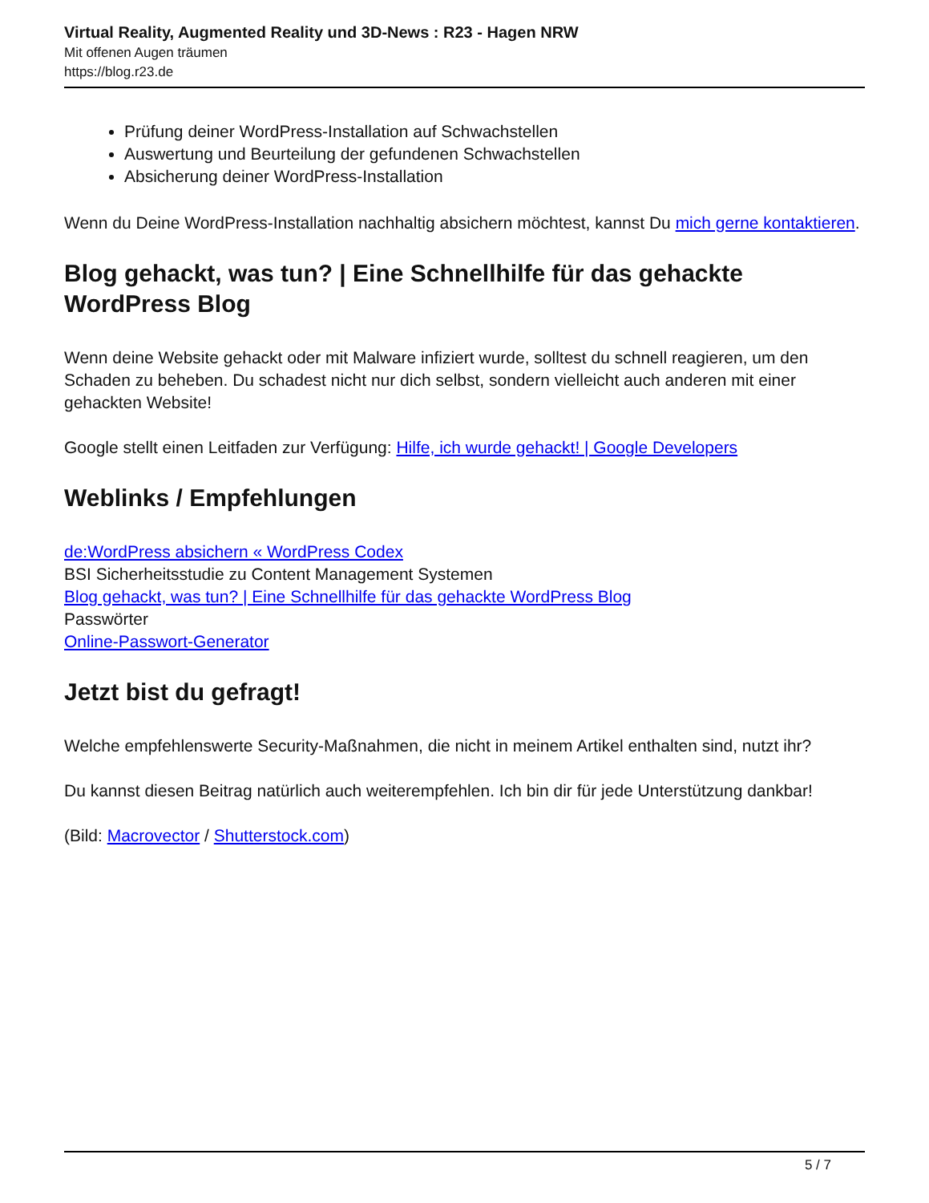Virtual Reality, Augmented Reality und 3D-News : R23 - Hagen NRW
Mit offenen Augen träumen
https://blog.r23.de
Prüfung deiner WordPress-Installation auf Schwachstellen
Auswertung und Beurteilung der gefundenen Schwachstellen
Absicherung deiner WordPress-Installation
Wenn du Deine WordPress-Installation nachhaltig absichern möchtest, kannst Du mich gerne kontaktieren.
Blog gehackt, was tun? | Eine Schnellhilfe für das gehackte WordPress Blog
Wenn deine Website gehackt oder mit Malware infiziert wurde, solltest du schnell reagieren, um den Schaden zu beheben. Du schadest nicht nur dich selbst, sondern vielleicht auch anderen mit einer gehackten Website!
Google stellt einen Leitfaden zur Verfügung: Hilfe, ich wurde gehackt! | Google Developers
Weblinks / Empfehlungen
de:WordPress absichern « WordPress Codex
BSI Sicherheitsstudie zu Content Management Systemen
Blog gehackt, was tun? | Eine Schnellhilfe für das gehackte WordPress Blog
Passwörter
Online-Passwort-Generator
Jetzt bist du gefragt!
Welche empfehlenswerte Security-Maßnahmen, die nicht in meinem Artikel enthalten sind, nutzt ihr?
Du kannst diesen Beitrag natürlich auch weiterempfehlen. Ich bin dir für jede Unterstützung dankbar!
(Bild: Macrovector / Shutterstock.com)
5 / 7